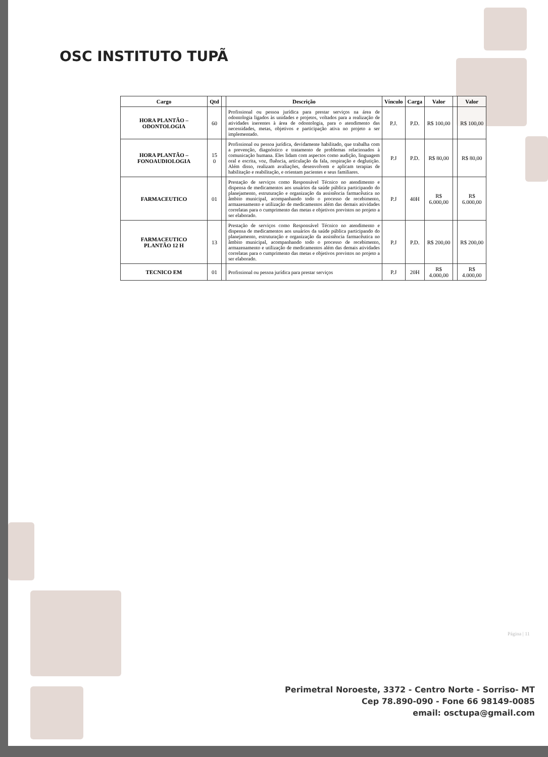OSC INSTITUTO TUPÃ
| Cargo | Qtd | | Descrição | Vínculo | Carga | Valor | | Valor |
| --- | --- | --- | --- | --- | --- | --- | --- | --- |
| HORA PLANTÃO – ODONTOLOGIA | 60 | | Profissional ou pessoa jurídica para prestar serviços na área de odontologia ligados às unidades e projetos, voltados para a realização de atividades inerentes à área de odontologia, para o atendimento das necessidades, metas, objetivos e participação ativa no projeto a ser implementado. | P.J. | P.D. | R$ 100,00 | | R$ 100,00 |
| HORA PLANTÃO – FONOAUDIOLOGIA | 15 0 | | Profissional ou pessoa jurídica, devidamente habilitado, que trabalha com a prevenção, diagnóstico e tratamento de problemas relacionados à comunicação humana. Eles lidam com aspectos como audição, linguagem oral e escrita, voz, fluência, articulação da fala, respiração e deglutição. Além disso, realizam avaliações, desenvolvem e aplicam terapias de habilitação e reabilitação, e orientam pacientes e seus familiares. | P.J | P.D. | R$ 80,00 | | R$ 80,00 |
| FARMACEUTICO | 01 | | Prestação de serviços como Responsável Técnico no atendimento e dispensa de medicamentos aos usuários da saúde pública participando do planejamento, estruturação e organização da assistência farmacêutica no âmbito municipal, acompanhando todo o processo de recebimento, armazenamento e utilização de medicamentos além das demais atividades correlatas para o cumprimento das metas e objetivos previstos no projeto a ser elaborado. | P.J | 40H | R$ 6.000,00 | | R$ 6.000,00 |
| FARMACEUTICO PLANTÃO 12 H | 13 | | Prestação de serviços como Responsável Técnico no atendimento e dispensa de medicamentos aos usuários da saúde pública participando do planejamento, estruturação e organização da assistência farmacêutica no âmbito municipal, acompanhando todo o processo de recebimento, armazenamento e utilização de medicamentos além das demais atividades correlatas para o cumprimento das metas e objetivos previstos no projeto a ser elaborado. | P.J | P.D. | R$ 200,00 | | R$ 200,00 |
| TECNICO EM | 01 | | Profissional ou pessoa jurídica para prestar serviços | P.J | 20H | R$ 4.000,00 | | R$ 4.000,00 |
Página | 11
Perimetral Noroeste, 3372 - Centro Norte - Sorriso- MT
Cep 78.890-090 - Fone 66 98149-0085
email: osctupa@gmail.com